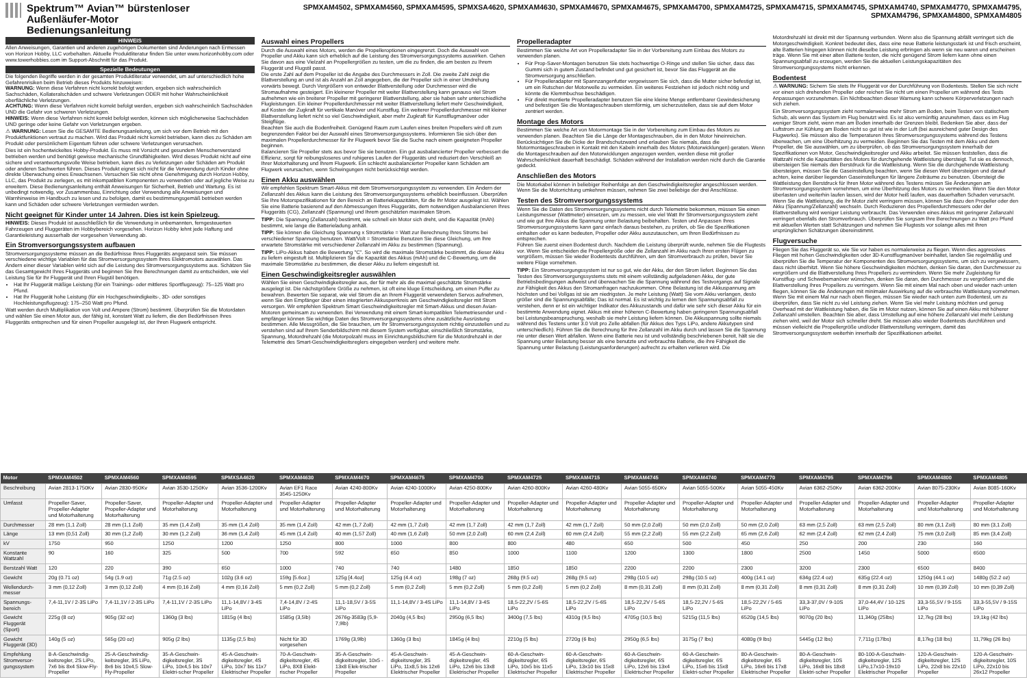Spektrum™ Avian™ bürstenloser Außenläufer-Motor
Bedienungsanleitung
SPMXAM4502, SPMXAM4560, SPMXAM4595, SPMXSA4620, SPMXAM4630, SPMXAM4670, SPMXAM4675, SPMXAM4700, SPMXAM4725, SPMXAM4715, SPMXAM4745, SPMXAM4740, SPMXAM4770, SPMXAM4795, SPMXAM4796, SPMXAM4800, SPMXAM4805
HINWEIS
Allen Anweisungen, Garantien und anderen zugehörigen Dokumenten sind Änderungen nach Ermessen von Horizon Hobby, LLC vorbehalten. Aktuelle Produktliteratur finden Sie unter www.horizonhobby.com oder www.towerhobbies.com im Support-Abschnitt für das Produkt.
Spezielle Bedeutungen
Die folgenden Begriffe werden in der gesamten Produktliteratur verwendet, um auf unterschiedlich hohe Gefahrenrisiken beim Betrieb dieses Produkts hinzuweisen:
WARNUNG: Wenn diese Verfahren nicht korrekt befolgt werden, ergeben sich wahrscheinlich Sachschäden, Kollateralschäden und schwere Verletzungen ODER mit hoher Wahrscheinlichkeit oberflächliche Verletzungen.
ACHTUNG: Wenn diese Verfahren nicht korrekt befolgt werden, ergeben sich wahrscheinlich Sachschäden UND die Gefahr von schweren Verletzungen.
HINWEIS: Wenn diese Verfahren nicht korrekt befolgt werden, können sich möglicherweise Sachschäden UND geringe oder keine Gefahr von Verletzungen ergeben.
⚠ WARNUNG: Lesen Sie die GESAMTE Bedienungsanleitung, um sich vor dem Betrieb mit den Produktfunktionen vertraut zu machen. Wird das Produkt nicht korrekt betrieben, kann dies zu Schäden am Produkt oder persönlichem Eigentum führen oder schwere Verletzungen verursachen.
Dies ist ein hochentwickeltes Hobby-Produkt. Es muss mit Vorsicht und gesundem Menschenverstand betrieben werden und benötigt gewisse mechanische Grundfähigkeiten. Wird dieses Produkt nicht auf eine sichere und verantwortungsvolle Weise betrieben, kann dies zu Verletzungen oder Schäden am Produkt oder anderen Sachwerten führen. Dieses Produkt eignet sich nicht für die Verwendung durch Kinder ohne direkte Überwachung eines Erwachsenen. Versuchen Sie nicht ohne Genehmigung durch Horizon Hobby, LLC, das Produkt zu zerlegen, es mit inkompatiblen Komponenten zu verwenden oder auf jegliche Weise zu erweitern. Diese Bedienungsanleitung enthält Anweisungen für Sicherheit, Betrieb und Wartung. Es ist unbedingt notwendig, vor Zusammenbau, Einrichtung oder Verwendung alle Anweisungen und Warnhinweise im Handbuch zu lesen und zu befolgen, damit es bestimmungsgemäß betrieben werden kann und Schäden oder schwere Verletzungen vermieden werden.
Nicht geeignet für Kinder unter 14 Jahren. Dies ist kein Spielzeug.
HINWEIS: Dieses Produkt ist ausschließlich für die Verwendung in unbemannten, ferngesteuerten Fahrzeugen und Fluggeräten im Hobbybereich vorgesehen. Horizon Hobby lehnt jede Haftung und Garantieleistung ausserhalb der vorgesehen Verwendung ab.
Ein Stromversorgungssystem aufbauen
Stromversorgungssysteme müssen an die Bedürfnisse Ihres Fluggeräts angepasst sein. Sie müssen verschiedene wichtige Variablen für das Stromversorgungssystem Ihres Elektromotors auswählen. Das Ändern einer dieser Variablen wirkt sich auf die Leistung des Stromversorgungssystems aus. Schätzen Sie das Gesamtgewicht Ihres Fluggeräts und beginnen Sie Ihre Berechnungen damit zu entscheiden, wie viel Leistung Sie für Ihr Fluggerät und Ihren Flugstil benötigen.
Hat Ihr Fluggerät mäßige Leistung (für ein Trainings- oder mittleres Sportflugzeug): 75–125 Watt pro Pfund.
Hat Ihr Fluggerät hohe Leistung (für ein Hochgeschwindigkeits-, 3D- oder sonstiges Hochleistungsflugzeug): 175–250 Watt pro Pfund.
Watt werden durch Multiplikation von Volt und Ampere (Strom) bestimmt. Überprüfen Sie die Motordaten und wählen Sie einen Motor aus, der fähig ist, konstant Watt zu liefern, die den Bedürfnissen Ihres Fluggeräts entsprechen und für einen Propeller ausgelegt ist, der Ihren Flugwerk entspricht.
Auswahl eines Propellers
Durch die Auswahl eines Motors, werden die Propelleroptionen eingegrenzt. Doch die Auswahl von Propeller und Akku kann sich erheblich auf die Leistung des Stromversorgungssystems auswirken. Gehen Sie davon aus eine Vielzahl an Propellergrößen zu testen, um die zu finden, die am besten zu Ihrem Fluggerät und Flugstil passt.
Die erste Zahl auf dem Propeller ist die Angabe des Durchmessers in Zoll. Die zweite Zahl zeigt die Blattverstellung an und ist als Anzahl an Zoll angegeben, die der Propeller sich in einer Umdrehung vorwärts bewegt. Durch Vergrößern von entweder Blattverstellung oder Durchmesser wird die Stromaufnahme gesteigert. Ein kleinerer Propeller mit weiter Blattverstellung kann genauso viel Strom aufnehmen wie ein breiterer Propeller mit geringerer Blattverstellung, aber sie haben sehr unterschiedliche Flugleistungen. Ein kleiner Propellerdurchmesser mit weiter Blattverstellung liefert mehr Geschwindigkeit, auf Kosten der Zugkraft für vertikale Manöver und Kunstflug. Ein weiterer Propellerdurchmesser mit kleiner Blattverstellung liefert nicht so viel Geschwindigkeit, aber mehr Zugkraft für Kunstflugmanöver oder Steigflüge.
Beachten Sie auch die Bodenfreiheit. Genügend Raum zum Laufen eines breiten Propellers wird oft zum begrenzenden Faktor bei der Auswahl eines Stromversorgungssystems. Informieren Sie sich über den maximalen Propellerdurchmesser für Ihr Flugwerk bevor Sie die Suche nach einem geeigneten Propeller beginnen.
Balancieren Sie Propeller stets aus bevor Sie sie benutzen. Ein gut ausbalancierter Propeller verbessert die Effizienz, sorgt für reibungsloseres und ruhigeres Laufen der Fluggeräts und reduziert den Verschleiß an Ihrer Motorhalterung und Ihrem Flugwerk. Ein schlecht ausbalancierter Propeller kann Schäden am Flugwerk verursachen, wenn Schwingungen nicht berücksichtigt werden.
Einen Akku auswählen
Wir empfehlen Spektrum Smart-Akkus mit dem Stromversorgungssystem zu verwenden. Ein Ändern der Zellanzahl des Akkus kann die Leistung des Stromversorgungssystems erheblich beeinflussen. Überprüfen Sie Ihre Motorspezifikationen für den Bereich an Batteriekapazitäten, für die Ihr Motor ausgelegt ist. Wählen Sie eine Batterie basierend auf den Abmessungen Ihres Fluggeräts, dem notwendigen Ausbalancieren Ihres Fluggeräts (CG), Zellanzahl (Spannung) und Ihrem geschätzten maximalen Strom.
TIPP: Die Spannung (Zellanzahl) bestimmt, wie schnell ein Motor sich dreht, und die Kapazität (mAh) bestimmt, wie lange die Batterieladung anhält.
TIPP: Sie können die Gleichung Spannung x Stromstärke = Watt zur Berechnung Ihres Stroms bei verschiedener Spannung benutzen. Watt/Volt = Stromstärke Benutzen Sie diese Gleichung, um Ihre erwartete Stromstärke mit verschiedener Zellanzahl im Akku zu bestimmen (Spannung).
TIPP: LiPo-Akkus haben die Bewertung "C". So wird die maximale Stromstärke bestimmt, die dieser Akku zu liefern eingestuft ist. Multiplizieren Sie die Kapazität des Akkus (mAh) und die C-Bewertung, um die maximale Stromstärke zu bestimmen, die dieser Akku zu liefern eingestuft ist.
Einen Geschwindigkeitsregler auswählen
Wählen Sie einen Geschwindigkeitsregler aus, der für mehr als die maximal geschätzte Stromstärke ausgelegt ist. Die nächstgrößere Größe zu nehmen, ist oft eine kluge Entscheidung, um einen Puffer zu bewahren. Bewerten Sie separat, wie viel Strom die an Ihrem Fluggerät verwendeten Servos aufnehmen, wenn Sie den Empfänger über einen integrierten Akkusperrkreis am Geschwindigkeitsregler mit Strom versorgen. Wir empfehlen Spektrum Smart Geschwindigkeitsregler mit Smart-Akkus und diesen Avian-Motoren gemeinsam zu verwenden. Bei Verwendung mit einem Smart-kompatiblen Telemetriesender und -empfänger können Sie wichtige Daten des Stromversorgungssystems ohne zusätzliche Ausrüstung bestimmen. Alle Messgrößen, die Sie brauchen, um Ihr Stromversorgungssystem richtig einzustellen und zu verstehen sind auf Ihrem Senderbildschirm mit diesem System verfügbar, einschließlich Stromstärke, Spannung, Motordrehzahl (die Motorpolzahl muss im Einrichtungsbildschirm für die Motordrehzahl in der Telemetrie des Smart-Geschwindigkeitsreglers eingegeben werden) und weitere mehr.
Propelleradapter
Bestimmen Sie welche Art von Propelleradapter Sie in der Vorbereitung zum Einbau des Motors zu verwenden planen.
Für Prop-Saver-Montagen benutzen Sie stets hochwertige O-Ringe und stellen Sie sicher, dass das Gummi sich in gutem Zustand befindet und gut gesichert ist, bevor Sie das Fluggerät an die Stromversorgung anschließen.
Für Propelleradapter mit Spannzangenfutter vergewissern Sie sich, dass die Mutter sicher befestigt ist, um ein Rutschen der Motorwelle zu vermeiden. Ein weiteres Festziehen ist jedoch nicht nötig und könnte die Klemmbuchse beschädigen.
Für direkt montierte Propelleradapter benutzen Sie eine kleine Menge entfernbarer Gewindesicherung und befestigen Sie die Montageschrauben sternförmig, um sicherzustellen, dass sie auf dem Motor zentriert werden.
Montage des Motors
Bestimmen Sie welche Art von Motormontage Sie in der Vorbereitung zum Einbau des Motors zu verwenden planen. Beachten Sie die Länge der Montageschrauben, die in den Motor hineinreichen. Berücksichtigen Sie die Dicke der Brandschutzwand und erlauben Sie niemals, dass die Motormontageschrauben in Kontakt mit den Kabeln innerhalb des Motors (Motorwicklungen) geraten. Wenn die Montageschrauben auf den Motorwicklungen angezogen werden, werden diese mit großer Wahrscheinlichkeit dauerhaft beschädigt. Schäden während der Installation werden nicht durch die Garantie gedeckt.
Anschließen des Motors
Die Motorkabel können in beliebiger Reihenfolge an den Geschwindigkeitsregler angeschlossen werden. Wenn Sie die Motorrichtung umkehren müssen, nehmen Sie zwei beliebige der drei Anschlüsse.
Testen des Stromversorgungssystems
Wenn Sie die Daten des Stromversorgungssystems nicht durch Telemetrie bekommen, müssen Sie einen Leistungsmesser (Wattmeter) einsetzen, um zu messen, wie viel Watt Ihr Stromversorgungssystem zieht und wie gut Ihre Akkus die Spannung unter Belastung beibehalten. Testen und Anpassen Ihres Stromversorgungssystems kann ganz einfach daraus bestehen, zu prüfen, ob Sie die Spezifikationen einhalten oder es kann bedeuten, Propeller oder Akku auszutauschen, um Ihren Bedürfnissen zu entsprechen.
Führen Sie zuerst einen Bodentest durch. Nachdem die Leistung überprüft wurde, nehmen Sie die Flugtests vor. Wenn Sie entscheiden die Propellergröße oder die Zellanzahl im Akku nach Ihren ersten Flügen zu vergrößern, müssen Sie wieder Bodentests durchführen, um den Stromverbrauch zu prüfen, bevor Sie weitere Flüge vornehmen.
TIPP: Ein Stromversorgungssystem ist nur so gut, wie der Akku, der den Strom liefert. Beginnen Sie das Testen des Stromversorgungssystems stets mit einem vollständig aufgeladenen Akku, der gute Betriebsbedingungen aufweist und überwachen Sie die Spannung während des Testvorgangs auf Signale zur Fähigkeit des Akkus den Stromanfragen nachzukommen. Ohne Belastung ist die Akkuspannung am höchsten und bei Vollgas ist sie am niedrigsten. Je mehr Leistung (Watt) Sie vom Akku verlangen, desto größer sind die Spannungsabfälle; Das ist normal. Es ist wichtig zu lernen den Spannungsabfall zu verstehen, denn er ist ein wichtiger Indikator des Akkuzustands und dafür wie sehr sich dieser Akku für ein bestimmte Anwendung eignet. Akkus mit einer höheren C-Bewertung haben geringeren Spannungsabfall bei Leistungsbeanspruchung, weshalb sie mehr Leistung liefern können. Die Akkuspannung sollte niemals während des Testens unter 3.0 Volt pro Zelle abfallen (für Akkus des Typs LiPo, andere Akkutypen sind unterschiedlich). Führen Sie die Berechnung für Ihre Zellanzahl im Akku durch und lassen Sie die Spannung nie unter diesen Wert abfallen. Wenn eine Batterie neu ist und vollständig beschriebenen bereit, hält sie die Spannung unter Belastung besser als eine benutzte und verbrauchte Batterie, die ihre Fähigkeit die Spannung unter Belastung (Leistungsanforderungen) aufrecht zu erhalten verlieren wird. Die
Motordrehzahl ist direkt mit der Spannung verbunden. Wenn also die Spannung abfällt verringert sich die Motorgeschwindigkeit. Konkret bedeutet dies, dass eine neue Batterie leistungsstark ist und frisch erscheint, alte Batterien hingegen können nicht dieselbe Leistung erbringen als wenn sie neu waren und erscheinen träge. Wenn Sie mit einer alten Batterie testen, die nicht genügend Strom liefern kann ohne einen Spannungsabfall zu erzeugen, werden Sie die aktuellen Leistungskapazitäten des Stromversorgungssystems nicht erkennen.
Bodentest
⚠ WARNUNG: Sichern Sie stets Ihr Fluggerät vor der Durchführung von Bodentests. Stellen Sie sich nicht vor einen sich drehenden Propeller oder reichen Sie nicht um einen Propeller um während des Tests Anpassungen vorzunehmen. Ein Nichtbeachten dieser Warnung kann schwere Körperverletzungen nach sich ziehen.
Ein Stromversorgungssystem zieht normalerweise mehr Strom am Boden, beim Testen von statischem Schub, als wenn das System im Flug benutzt wird. Es ist also vernünftig anzunehmen, dass es im Flug weniger Strom zieht, wenn man am Boden innerhalb der Grenzen bleibt. Bedenken Sie aber, dass der Luftstrom zur Kühlung am Boden nicht so gut ist wie in der Luft (bei ausreichend guter Design des Flugwerks). Sie müssen also die Temperaturen Ihres Stromversorgungssystems während des Testens überwachen, um eine Überhitzung zu vermeiden. Beginnen Sie das Testen mit dem Akku und dem Propeller, die Sie auswählen, um zu überprüfen, ob das Stromversorgungssystem innerhalb der Spezifikationen von Motor, Geschwindigkeitsregler und Akku arbeitet. Sie müssen feststellen, dass die Wattzahl nicht die Kapazitäten des Motors für durchgehende Wattleistung übersteigt. Tut sie es dennoch, übersteigen Sie niemals den Berstdruck für die Wattleistung. Wenn Sie die durchgehende Wattleistung übersteigen, müssen Sie die Gaseinstellung beachten, wenn Sie diesen Wert übersteigen und darauf achten, keine darüber liegenden Gaseinstellungen für längere Zeiträume zu benutzen. Übersteigt die Wattleistung den Berstdruck für Ihren Motor während des Testens müssen Sie Änderungen am Stromversorgungssystem vornehmen, um eine Überhitzung des Motors zu vermeiden. Wenn Sie den Motor überlasten und weiterhin laufen lassen, wird der Motor heiß laufen, was dauerhaften Schaden verursacht. Wenn Sie die Wattleistung, die Ihr Motor zieht verringern müssen, können Sie dazu den Propeller oder den Akku (Spannung/Zellanzahl) wechseln. Durch Reduzieren des Propellerdurchmessers oder der Blattverstellung wird weniger Leistung verbraucht. Das Verwenden eines Akkus mit geringerer Zellanzahl verringert ebenfalls den Stromverbrauch. Überprüfen Sie sorgsam Ihre Berechnungen zu Watt pro Pfund mit aktuellen Werten statt Schätzungen und nehmen Sie Flugtests vor solange alles mit Ihren ursprünglichen Schätzungen übereinstimmt.
Flugversuche
Fliegen Sie das Fluggerät so, wie Sie vor haben es normalerweise zu fliegen. Wenn dies aggressives Fliegen mit hohen Geschwindigkeiten oder 3D-Kunstflugmanöver beinhaltet, landen Sie regelmäßig und überprüfen Sie die Temperatur der Komponenten des Stromversorgungssystems, um sich zu vergewissern, dass nicht überhitzt. Wenn Sie höhere Geschwindigkeiten möchten, denken Sie daran, den Durchmesser zu vergrößern und die Blattverstellung Ihres Propellers zu vermindern. Wenn Sie mehr Zugleistung für Kunstflug- und Schwebemanöver wünschen, denken Sie daran, den Durchmesser zu vergrößern und die Blattverstellung Ihres Propellers zu verringern. Wenn Sie mit einem Mal nach oben und wieder nach unten fliegen, können Sie die Änderungen mit minimaler Auswirkung auf die verbrauchte Wattleistung vornehmen. Wenn Sie mit einem Mal nur nach oben fliegen, müssen Sie wieder nach unten zum Bodentest, um zu überprüfen, dass Sie nicht zu viel Leistung ziehen. Wenn Sie viel mehr Leistung möchten und genug Overhead mit der Wattleistung haben, die Sie im Motor nutzen, können Sie auf einen Akku mit höherer Zellanzahl umstellen. Beachten Sie aber, dass Umstellung auf eine höhere Zellanzahl viel mehr Leistung ziehen wird, weil der Motor sich schneller dreht. Sie müssen also wieder Bodentests durchführen und müssen vielleicht die Propellergröße und/oder Blattverstellung verringern, damit das Stromversorgungssystem weiterhin innerhalb der Spezifikationen arbeitet.
| Motor | SPMXAM4502 | SPMXAM4560 | SPMXAM4595 | SPMXSA4620 | SPMXAM4630 | SPMXAM4670 | SPMXAM4675 | SPMXAM4700 | SPMXAM4725 | SPMXAM4715 | SPMXAM4745 | SPMXAM4740 | SPMXAM4770 | SPMXAM4795 | SPMXAM4796 | SPMXAM4800 | SPMXAM4805 |
| --- | --- | --- | --- | --- | --- | --- | --- | --- | --- | --- | --- | --- | --- | --- | --- | --- | --- |
| Beschreibung | Avian 2813-1750Kv | Avian 2830-950Kv | Avian 3530-1250Kv | Avian 3536-1200Kv | Avian EF1 Race 3545-1250Kv | Avian 4240-800Kv | Avian 4240-1000Kv | Avian 4250-800Kv | Avian 4260-800Kv | Avian 4260-480Kv | Avian 5055-650Kv | Avian 5055-500Kv | Avian 5055-450Kv | Avian 6362-250Kv | Avian 6362-200Kv | Avian 8075-230Kv | Avian 8085-160Kv |
| Umfasst | Propeller-Saver, Propeller-Adapter und Motorhalterung | Propeller-Saver, Propeller-Adapter und Motorhalterung | Propeller-Adapter und Motorhalterung | Propeller-Adapter und Motorhalterung | Propeller-Adapter und Motorhalterung | Propeller-Adapter und Motorhalterung | Propeller-Adapter und Motorhalterung | Propeller-Adapter und Motorhalterung | Propeller-Adapter und Motorhalterung | Propeller-Adapter und Motorhalterung | Propeller-Adapter und Motorhalterung | Propeller-Adapter und Motorhalterung | Propeller-Adapter und Motorhalterung | Propeller-Adapter und Motorhalterung | Propeller-Adapter und Motorhalterung | Propeller-Adapter und Motorhalterung | Propeller-Adapter und Motorhalterung |
| Durchmesser | 28 mm (1,1 Zoll) | 28 mm (1,1 Zoll) | 35 mm (1,4 Zoll) | 35 mm (1,4 Zoll) | 35 mm (1,4 Zoll) | 42 mm (1,7 Zoll) | 42 mm (1,7 Zoll) | 42 mm (1,7 Zoll) | 42 mm (1,7 Zoll) | 42 mm (1,7 Zoll) | 50 mm (2,0 Zoll) | 50 mm (2,0 Zoll) | 50 mm (2,0 Zoll) | 63 mm (2,5 Zoll) | 63 mm (2,5 Zoll) | 80 mm (3,1 Zoll) | 80 mm (3,1 Zoll) |
| Länge | 13 mm (0,51 Zoll) | 30 mm (1,2 Zoll) | 30 mm (1,2 Zoll) | 36 mm (1,4 Zoll) | 45 mm (1,4 Zoll) | 40 mm (1,57 Zoll) | 40 mm (1,6 Zoll) | 50 mm (2,0 Zoll) | 60 mm (2,4 Zoll) | 60 mm (2,4 Zoll) | 55 mm (2,2 Zoll) | 55 mm (2,2 Zoll) | 65 mm (2,6 Zoll) | 62 mm (2,4 Zoll) | 62 mm (2,4 Zoll) | 75 mm (3,0 Zoll) | 85 mm (3,4 Zoll) |
| kV | 1750 | 950 | 1250 | 1200 | 1250 | 800 | 1000 | 800 | 800 | 480 | 650 | 500 | 450 | 250 | 200 | 230 | 160 |
| Konstante Wattzahl | 90 | 160 | 325 | 500 | 700 | 592 | 650 | 850 | 1000 | 1100 | 1200 | 1300 | 1800 | 2500 | 1450 | 5000 | 6500 |
| Berstzahl Watt | 120 | 220 | 390 | 650 | 1000 | 740 | 740 | 1480 | 1850 | 1850 | 2200 | 2200 | 2300 | 3200 | 2300 | 6500 | 8400 |
| Gewicht | 20g (0.71 oz) | 54g (1.9 oz) | 71g (2.5 oz) | 102g (3.6 oz) | 159g [5.6oz.] | 125g [4.4oz] | 125g (4.4 oz) | 198g (7 oz) | 268g (9.5 oz) | 268g (9.5 oz) | 298g (10.5 oz) | 298g (10.5 oz) | 400g (14.1 oz) | 634g (22.4 oz) | 635g (22.4 oz) | 1250g (44.1 oz) | 1480g (52.2 oz) |
| Wellendurch-messer | 3 mm (0,12 Zoll) | 3 mm (0,12 Zoll) | 4 mm (0,16 Zoll) | 4 mm (0,16 Zoll) | 5 mm (0,2 Zoll) | 5 mm (0,2 Zoll) | 5 mm (0,2 Zoll) | 5 mm (0,2 Zoll) | 5 mm (0,2 Zoll) | 5 mm (0,2 Zoll) | 8 mm (0,31 Zoll) | 8 mm (0,31 Zoll) | 8 mm (0,31 Zoll) | 8 mm (0,31 Zoll) | 8 mm (0,31 Zoll) | 10 mm (0,39 Zoll) | 10 mm (0,39 Zoll) |
| Spannungs-bereich | 7,4-11,1V / 2-3S LiPo | 7,4-11,1V / 2-3S LiPo | 7,4-11,1V / 2-3S LiPo | 11,1-14,8V / 3-4S LiPo | 7,4-14,8V / 2-4S LiPo | 11,1-18,5V / 3-5S LiPo | 11,1-14,8V / 3-4S LiPo | 11,1-14,8V / 3-4S LiPo | 18,5-22,2V / 5-6S LiPo | 18,5-22,2V / 5-6S LiPo | 18,5-22,2V / 5-6S LiPo | 18,5-22,2V / 5-6S LiPo | 18,5-22,2V / 5-6S LiPo | 33,3-37,0V / 9-10S LiPo | 37,0-44,4V / 10-12S LiPo | 33,3-55,5V / 9-15S LiPo | 33,3-55,5V / 9-15S LiPo |
| Gewicht Fluggerät (Sport) | 225g (8 oz) | 905g (32 oz) | 1360g (3 lbs) | 1815g (4 lbs) | 1585g (3,5lb) | 2676g-3583g (5,9-7,9lb) | 2040g (4,5 lbs) | 2950g (6,5 lbs) | 3400g (7,5 lbs) | 4310g (9,5 lbs) | 4705g (10,5 lbs) | 5215g (11,5 lbs) | 6520g (14,5 lbs) | 9070g (20 lbs) | 11,340g (25lbs) | 12,7kg (28 lbs) | 19,1kg (42 lbs) |
| Gewicht Fluggerät (3D) | 140g (5 oz) | 565g (20 oz) | 905g (2 lbs) | 1135g (2,5 lbs) | Nicht für 3D vorgesehen | 1769g (3,9lb) | 1360g (3 lbs) | 1845g (4 lbs) | 2210g (5 lbs) | 2720g (6 lbs) | 2950g (6,5 lbs) | 3175g (7 lbs) | 4080g (9 lbs) | 5445g (12 lbs) | 7,711g (17lbs) | 8,17kg (18 lbs) | 11,79kg (26 lbs) |
| Empfehlung Stromversor-gungssystem | 8-A-Geschwindig-keitsregler, 2S LiPo, 7x6 bis 8x4 Slow-Fly-Propeller | 25-A-Geschwindig-keitsregler, 3S LiPo, 8x6 bis 10x4,5 Slow-Fly-Propeller | 35-A-Geschwin-digkeitsregler, 3S LiPo, 10x4,5 bis 10x7 Elektri-scher Propeller | 45-A-Geschwin-digkeitsregler, 4S LiPo, 10x7 bis 11x7 Elektrischer Propeller | 70-A-Geschwin-digkeitsregler, 4S LiPo, 8X8 Elekt-rischer Propeller | 35-A-Geschwin-digkeitsregler, 10x5 - 13x8 Elek-trischer Propeller | 45-A-Geschwin-digkeitsregler, 3S LiPo, 11x8,5 bis 12x6 Elektrischer Propeller | 45-A-Geschwin-digkeitsregler, 4S LiPo, 12x6 bis 13x8 Elektrischer Propeller | 60-A-Geschwin-digkeitsregler, 6S LiPo, 10x5 bis 11x5 Elektrischer Propeller | 60-A-Geschwin-digkeitsregler, 6S LiPo, 13x10 bis 15x8 Elektrischer Propeller | 60-A-Geschwin-digkeitsregler, 6S LiPo, 12x6 bis 13x4 Elektrischer Propeller | 60-A-Geschwin-digkeitsregler, 6S LiPo, 15x6 bis 15x8 Elektri-scher Propeller | 80-A-Geschwin-digkeitsregler, 6S LiPo, 16x6 bis 17x8 Elektrischer Propeller | 80-A-Geschwin-digkeitsregler, 10S LiPo, 16x8 bis 18x8 Elektri-scher Propeller | 80-100-A-Geschwin-digkeitsregler, 12S LiPo,17x10-19x10 Elektrischer Propeller | 120-A-Geschwin-digkeitsregler, 12S LiPo, 22x8 bis 22x10 Propeller | 120-A-Geschwin-digkeitsregler, 10S LiPo, 22x10 bis 26x12 Propeller |